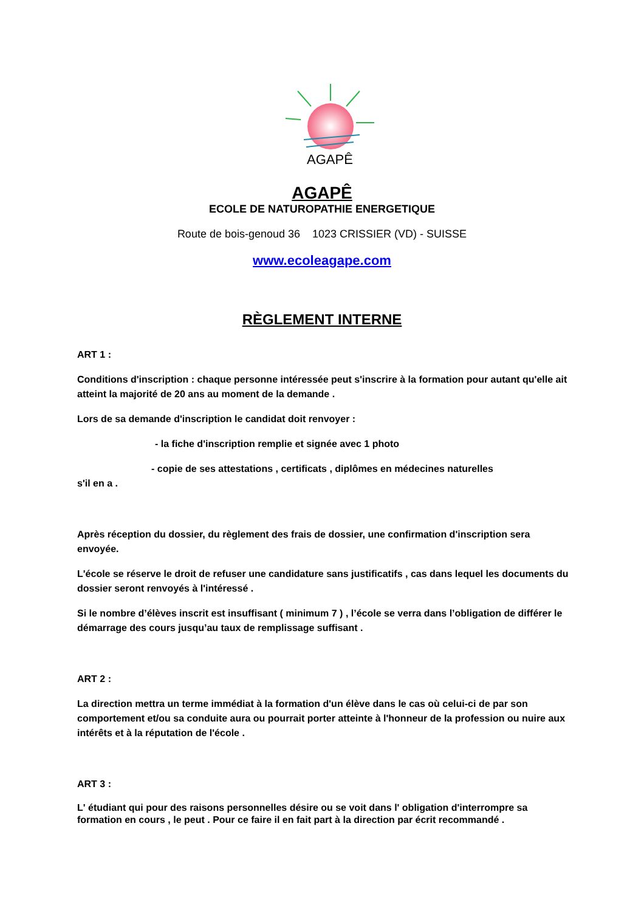AGAPÊ
AGAPÊ
ECOLE DE NATUROPATHIE ENERGETIQUE
Route de bois-genoud 36 1023 CRISSIER (VD) - SUISSE
www.ecoleagape.com
RÈGLEMENT INTERNE
ART 1 :
Conditions d'inscription : chaque personne intéressée peut s'inscrire à la formation pour autant qu'elle ait atteint la majorité de 20 ans au moment de la demande .
Lors de sa demande d'inscription le candidat doit renvoyer :
- la fiche d'inscription remplie et signée avec 1 photo
- copie de ses attestations , certificats , diplômes en médecines naturelles
s'il en a .
Après réception du dossier, du règlement des frais de dossier, une confirmation d'inscription sera envoyée.
L'école se réserve le droit de refuser une candidature sans justificatifs , cas dans lequel les documents du dossier seront renvoyés à l'intéressé .
Si le nombre d’élèves inscrit est insuffisant ( minimum 7 ) , l’école se verra dans l’obligation de différer le démarrage des cours jusqu’au taux de remplissage suffisant .
ART 2 :
La direction mettra un terme immédiat à la formation d'un élève dans le cas où celui-ci de par son comportement et/ou sa conduite aura ou pourrait porter atteinte à l'honneur de la profession ou nuire aux intérêts et à la réputation de l'école .
ART 3 :
L' étudiant qui pour des raisons personnelles désire ou se voit dans l' obligation d'interrompre sa formation en cours , le peut . Pour ce faire il en fait part à la direction par écrit recommandé .